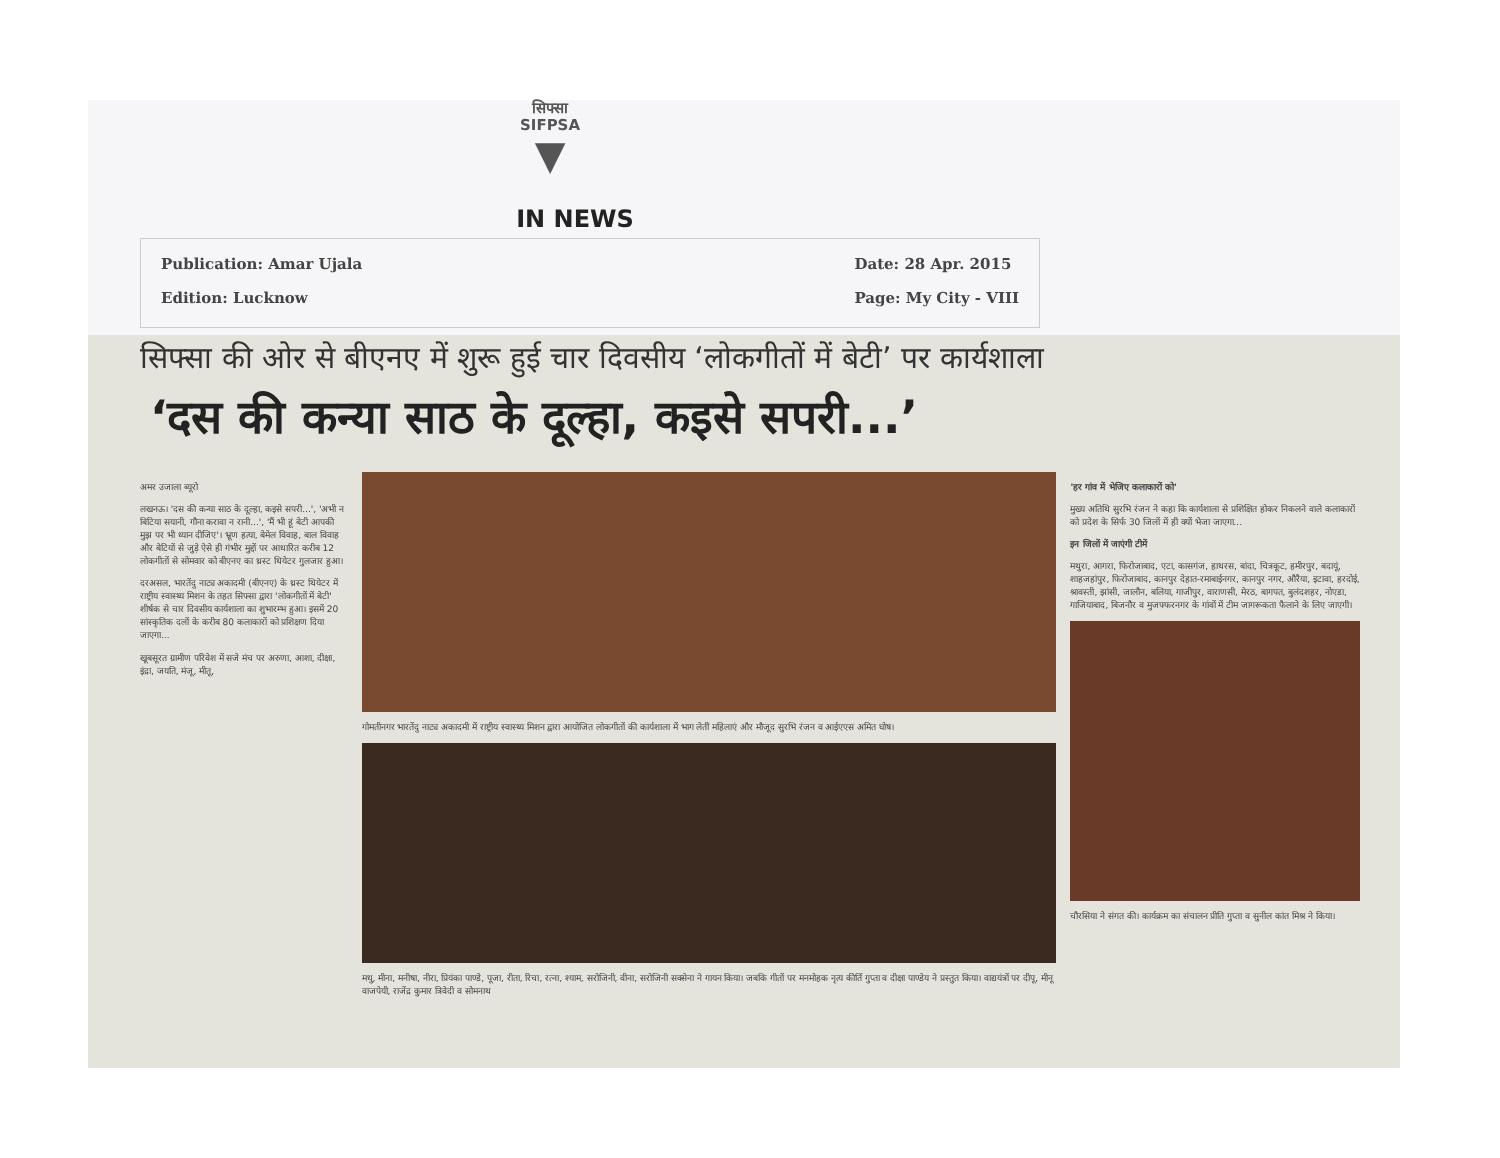सिफ्सा
SIFPSA
▼
IN NEWS
Publication: Amar Ujala
Edition: Lucknow
Date: 28 Apr. 2015
Page: My City - VIII
सिफ्सा की ओर से बीएनए में शुरू हुई चार दिवसीय ‘लोकगीतों में बेटी’ पर कार्यशाला
‘दस की कन्या साठ के दूल्हा, कइसे सपरी...’
अमर उजाला ब्यूरो
लखनऊ। 'दस की कन्या साठ के दूल्हा, कइसे सपरी...', 'अभी न बिटिया सयानी, गौना करावा न रानी...', 'मैं भी हूं बेटी आपकी मुझ पर भी ध्यान दीजिए'। भ्रूण हत्या, बेमेल विवाह, बाल विवाह और बेटियों से जुड़े ऐसे ही गंभीर मुद्दों पर आधारित करीब 12 लोकगीतों से सोमवार को बीएनए का थ्रस्ट थियेटर गुलजार हुआ।
दरअसल, भारतेंदु नाट्य अकादमी (बीएनए) के थ्रस्ट थियेटर में राष्ट्रीय स्वास्थ्य मिशन के तहत सिफ्सा द्वारा 'लोकगीतों में बेटी' शीर्षक से चार दिवसीय कार्यशाला का शुभारम्भ हुआ। इसमें 20 सांस्कृतिक दलों के करीब 80 कलाकारों को प्रशिक्षण दिया जाएगा...
खूबसूरत ग्रामीण परिवेश में सजे मंच पर अरुणा, आशा, दीक्षा, इंद्रा, जयति, मंजू, मीतू,
गोमतीनगर भारतेंदु नाट्य अकादमी में राष्ट्रीय स्वास्थ्य मिशन द्वारा आयोजित लोकगीतों की कार्यशाला में भाग लेतीं महिलाएं और मौजूद सुरभि रंजन व आईएएस अमित घोष।
मधु, मीना, मनीषा, नीरा, प्रियंका पाण्डे, पूजा, रीता, रिचा, रत्ना, श्याम, सरोजिनी, वीना, सरोजिनी सक्सेना ने गायन किया। जबकि गीतों पर मनमोहक नृत्य कीर्ति गुप्ता व दीक्षा पाण्डेय ने प्रस्तुत किया। वाद्ययंत्रों पर दीपू, मीनू वाजपेयी, राजेंद्र कुमार त्रिवेदी व सोमनाथ
'हर गांव में भेजिए कलाकारों को'
मुख्य अतिथि सुरभि रंजन ने कहा कि कार्यशाला से प्रशिक्षित होकर निकलने वाले कलाकारों को प्रदेश के सिर्फ 30 जिलों में ही क्यों भेजा जाएगा...
इन जिलों में जाएंगी टीमें
मथुरा, आगरा, फिरोजाबाद, एटा, कासगंज, हाथरस, बांदा, चित्रकूट, हमीरपुर, बदायूं, शाहजहांपुर, फिरोजाबाद, कानपुर देहात-रमाबाईनगर, कानपुर नगर, औरैया, इटावा, हरदोई, श्रावस्ती, झांसी, जालौन, बलिया, गाजीपुर, वाराणसी, मेरठ, बागपत, बुलंदशहर, नोएडा, गाजियाबाद, बिजनौर व मुजफ्फरनगर के गांवों में टीम जागरूकता फैलाने के लिए जाएगी।
चौरसिया ने संगत की। कार्यक्रम का संचालन प्रीति गुप्ता व सुनील कांत मिश्र ने किया।